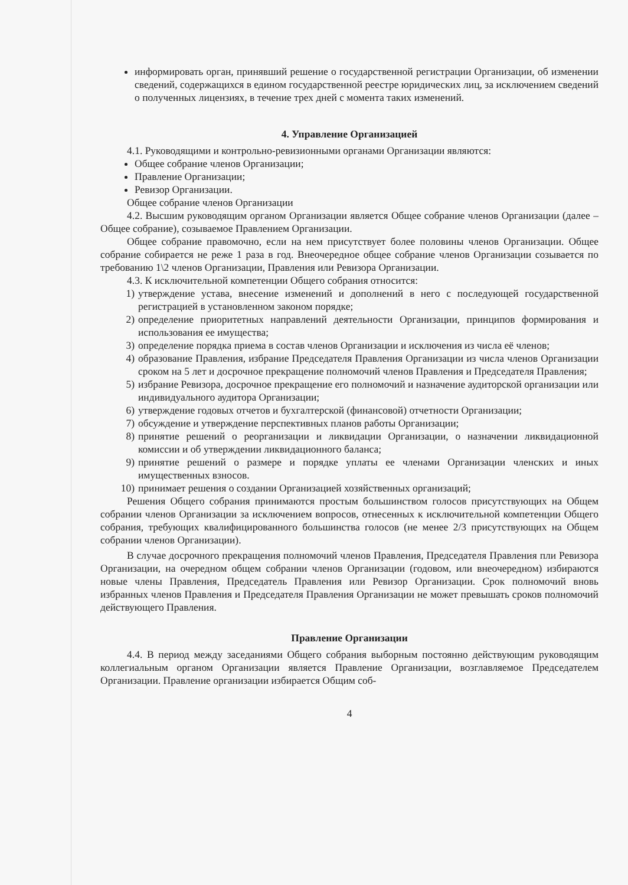информировать орган, принявший решение о государственной регистрации Организации, об изменении сведений, содержащихся в едином государственной реестре юридических лиц, за исключением сведений о полученных лицензиях, в течение трех дней с момента таких изменений.
4. Управление Организацией
4.1. Руководящими и контрольно-ревизионными органами Организации являются:
Общее собрание членов Организации;
Правление Организации;
Ревизор Организации.
Общее собрание членов Организации
4.2. Высшим руководящим органом Организации является Общее собрание членов Организации (далее – Общее собрание), созываемое Правлением Организации.
Общее собрание правомочно, если на нем присутствует более половины членов Организации. Общее собрание собирается не реже 1 раза в год. Внеочередное общее собрание членов Организации созывается по требованию 1\2 членов Организации, Правления или Ревизора Организации.
4.3. К исключительной компетенции Общего собрания относится:
1) утверждение устава, внесение изменений и дополнений в него с последующей государственной регистрацией в установленном законом порядке;
2) определение приоритетных направлений деятельности Организации, принципов формирования и использования ее имущества;
3) определение порядка приема в состав членов Организации и исключения из числа её членов;
4) образование Правления, избрание Председателя Правления Организации из числа членов Организации сроком на 5 лет и досрочное прекращение полномочий членов Правления и Председателя Правления;
5) избрание Ревизора, досрочное прекращение его полномочий и назначение аудиторской организации или индивидуального аудитора Организации;
6) утверждение годовых отчетов и бухгалтерской (финансовой) отчетности Организации;
7) обсуждение и утверждение перспективных планов работы Организации;
8) принятие решений о реорганизации и ликвидации Организации, о назначении ликвидационной комиссии и об утверждении ликвидационного баланса;
9) принятие решений о размере и порядке уплаты ее членами Организации членских и иных имущественных взносов.
10)
принимает решения о создании Организацией хозяйственных организаций;
Решения Общего собрания принимаются простым большинством голосов присутствующих на Общем собрании членов Организации за исключением вопросов, отнесенных к исключительной компетенции Общего собрания, требующих квалифицированного большинства голосов (не менее 2/3 присутствующих на Общем собрании членов Организации).
В случае досрочного прекращения полномочий членов Правления, Председателя Правления пли Ревизора Организации, на очередном общем собрании членов Организации (годовом, или внеочередном) избираются новые члены Правления, Председатель Правления или Ревизор Организации. Срок полномочий вновь избранных членов Правления и Председателя Правления Организации не может превышать сроков полномочий действующего Правления.
Правление Организации
4.4. В период между заседаниями Общего собрания выборным постоянно действующим руководящим коллегиальным органом Организации является Правление Организации, возглавляемое Председателем Организации. Правление организации избирается Общим соб-
4